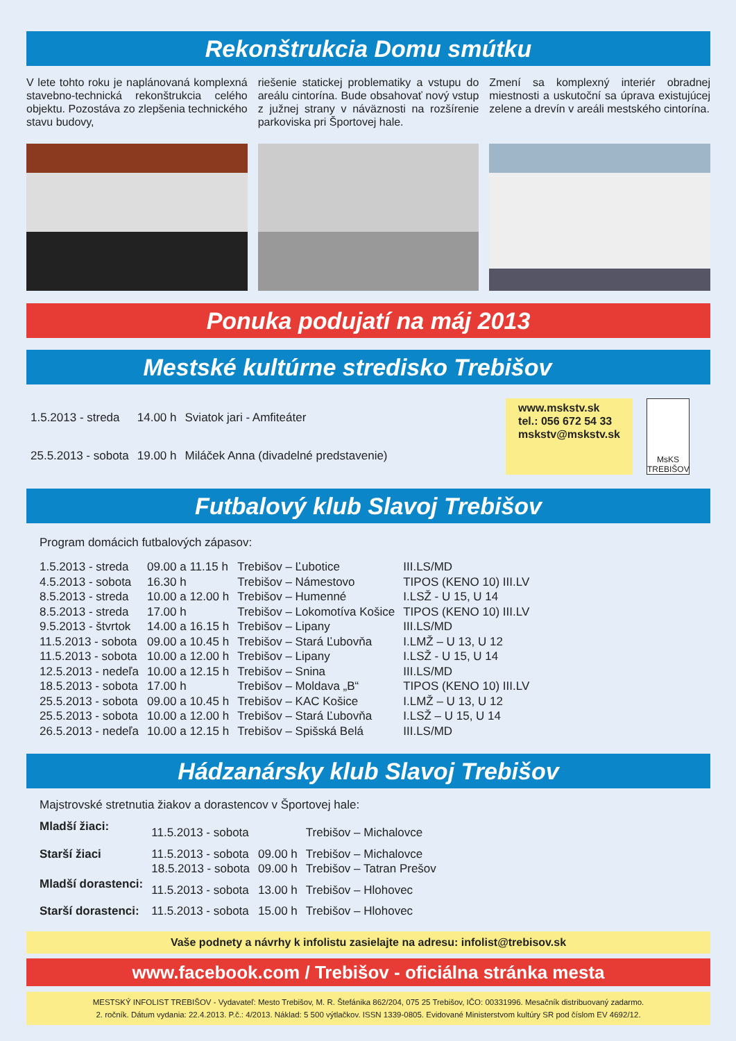Rekonštrukcia Domu smútku
V lete tohto roku je naplánovaná komplexná stavebno-technická rekonštrukcia celého objektu. Pozostáva zo zlepšenia technického stavu budovy,
riešenie statickej problematiky a vstupu do areálu cintorína. Bude obsahovať nový vstup z južnej strany v náväznosti na rozšírenie parkoviska pri Športovej hale.
Zmení sa komplexný interiér obradnej miestnosti a uskutoční sa úprava existujúcej zelene a drevín v areáli mestského cintorína.
Ponuka podujatí na máj 2013
Mestské kultúrne stredisko Trebišov
| 1.5.2013 - streda | 14.00 h | Sviatok jari - Amfiteáter |
| 25.5.2013 - sobota | 19.00 h | Miláček Anna (divadelné predstavenie) |
www.mskstv.sk
tel.: 056 672 54 33
mskstv@mskstv.sk
MsKS TREBIŠOV
Futbalový klub Slavoj Trebišov
Program domácich futbalových zápasov:
| 1.5.2013 - streda | 09.00 a 11.15 h | Trebišov – Ľubotice | III.LS/MD |
| 4.5.2013 - sobota | 16.30 h | Trebišov – Námestovo | TIPOS (KENO 10) III.LV |
| 8.5.2013 - streda | 10.00 a 12.00 h | Trebišov – Humenné | I.LSŽ - U 15, U 14 |
| 8.5.2013 - streda | 17.00 h | Trebišov – Lokomotíva Košice | TIPOS (KENO 10) III.LV |
| 9.5.2013 - štvrtok | 14.00 a 16.15 h | Trebišov – Lipany | III.LS/MD |
| 11.5.2013 - sobota | 09.00 a 10.45 h | Trebišov – Stará Ľubovňa | I.LMŽ – U 13, U 12 |
| 11.5.2013 - sobota | 10.00 a 12.00 h | Trebišov – Lipany | I.LSŽ - U 15, U 14 |
| 12.5.2013 - nedeľa | 10.00 a 12.15 h | Trebišov – Snina | III.LS/MD |
| 18.5.2013 - sobota | 17.00 h | Trebišov – Moldava „B“ | TIPOS (KENO 10) III.LV |
| 25.5.2013 - sobota | 09.00 a 10.45 h | Trebišov – KAC Košice | I.LMŽ – U 13, U 12 |
| 25.5.2013 - sobota | 10.00 a 12.00 h | Trebišov – Stará Ľubovňa | I.LSŽ – U 15, U 14 |
| 26.5.2013 - nedeľa | 10.00 a 12.15 h | Trebišov – Spišská Belá | III.LS/MD |
Hádzanársky klub Slavoj Trebišov
Majstrovské stretnutia žiakov a dorastencov v Športovej hale:
| Mladší žiaci: | 11.5.2013 - sobota | | Trebišov – Michalovce |
| Starší žiaci | 11.5.2013 - sobota | 09.00 h | Trebišov – Michalovce |
| | 18.5.2013 - sobota | 09.00 h | Trebišov – Tatran Prešov |
| Mladší dorastenci: | 11.5.2013 - sobota | 13.00 h | Trebišov – Hlohovec |
| Starší dorastenci: | 11.5.2013 - sobota | 15.00 h | Trebišov – Hlohovec |
Vaše podnety a návrhy k infolistu zasielajte na adresu: infolist@trebisov.sk
www.facebook.com / Trebišov - oficiálna stránka mesta
MESTSKÝ INFOLIST TREBIŠOV - Vydavateľ: Mesto Trebišov, M. R. Štefánika 862/204, 075 25 Trebišov, IČO: 00331996. Mesačník distribuovaný zadarmo.
2. ročník. Dátum vydania: 22.4.2013. P.č.: 4/2013. Náklad: 5 500 výtlačkov. ISSN 1339-0805. Evidované Ministerstvom kultúry SR pod číslom EV 4692/12.